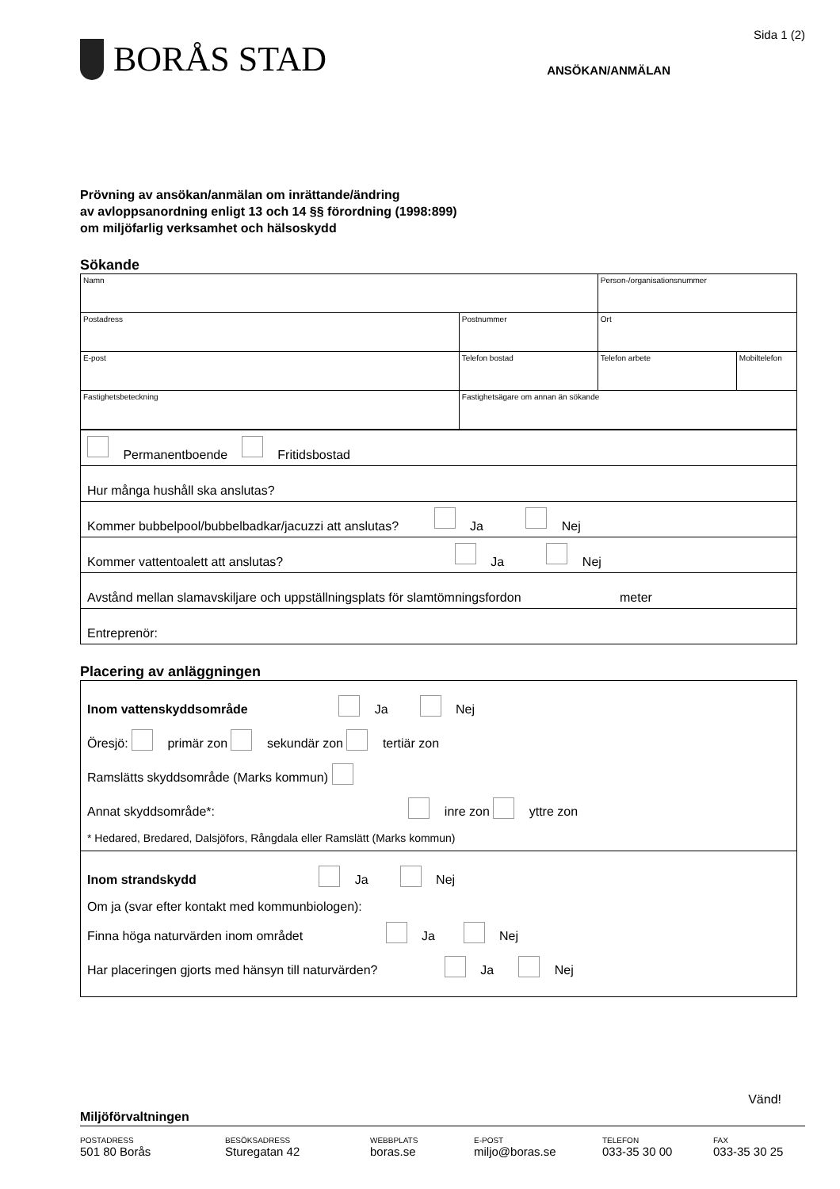BORÅS STAD
Sida 1 (2)
ANSÖKAN/ANMÄLAN
Prövning av ansökan/anmälan om inrättande/ändring
av avloppsanordning enligt 13 och 14 §§ förordning (1998:899)
om miljöfarlig verksamhet och hälsoskydd
Sökande
| Namn | | Person-/organisationsnummer | |
| Postadress | Postnummer | Ort | |
| E-post | Telefon bostad | Telefon arbete | Mobiltelefon |
| Fastighetsbeteckning | Fastighetsägare om annan än sökande | | |
| Permanentboende Fritidsbostad |
| Hur många hushåll ska anslutas? |
| Kommer bubbelpool/bubbelbadkar/jacuzzi att anslutas? Ja Nej |
| Kommer vattentoalett att anslutas? Ja Nej |
| Avstånd mellan slamavskiljare och uppställningsplats för slamtömningsfordon meter |
| Entreprenör: |
Placering av anläggningen
Inom vattenskyddsområde Ja Nej
Öresjö: primär zon sekundär zon tertiär zon
Ramslätts skyddsområde (Marks kommun)
Annat skyddsområde*: inre zon yttre zon
* Hedared, Bredared, Dalsjöfors, Rångdala eller Ramslätt (Marks kommun)
Inom strandskydd Ja Nej
Om ja (svar efter kontakt med kommunbiologen):
Finna höga naturvärden inom området Ja Nej
Har placeringen gjorts med hänsyn till naturvärden? Ja Nej
Vänd!
Miljöförvaltningen
POSTADRESS
501 80 Borås
BESÖKSADRESS
Sturegatan 42
WEBBPLATS
boras.se
E-POST
miljo@boras.se
TELEFON
033-35 30 00
FAX
033-35 30 25